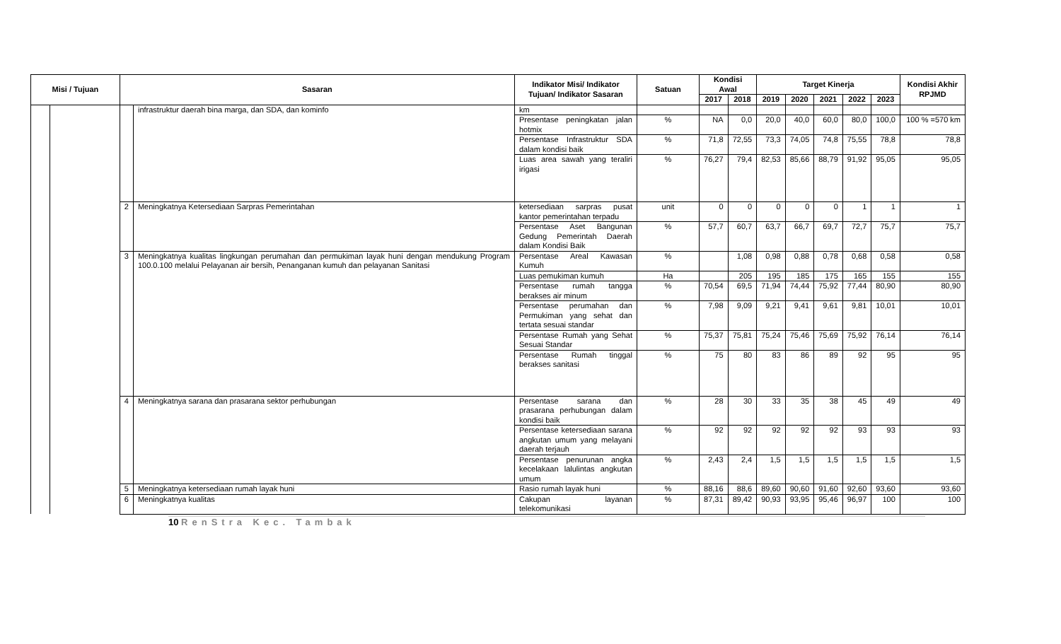| Misi / Tujuan | | Sasaran | | Indikator Misi/ Indikator Tujuan/ Indikator Sasaran | Satuan | Kondisi Awal | | Target Kinerja | | | | | Kondisi Akhir RPJMD |
| --- | --- | --- | --- | --- | --- | --- | --- | --- | --- | --- | --- | --- | --- |
| | | | | | | 2017 | 2018 | 2019 | 2020 | 2021 | 2022 | 2023 | |
| | | | infrastruktur daerah bina marga, dan SDA, dan kominfo | km | | | | | | | | | |
| | | | | Presentase peningkatan jalan hotmix | % | NA | 0,0 | 20,0 | 40,0 | 60,0 | 80,0 | 100,0 | 100 % =570 km |
| | | | | Persentase Infrastruktur SDA dalam kondisi baik | % | 71,8 | 72,55 | 73,3 | 74,05 | 74,8 | 75,55 | 78,8 | 78,8 |
| | | | | Luas area sawah yang teraliri irigasi | % | 76,27 | 79,4 | 82,53 | 85,66 | 88,79 | 91,92 | 95,05 | 95,05 |
| | | 2 | Meningkatnya Ketersediaan Sarpras Pemerintahan | ketersediaan sarpras pusat kantor pemerintahan terpadu | unit | 0 | 0 | 0 | 0 | 0 | 1 | 1 | 1 |
| | | | | Persentase Aset Bangunan Gedung Pemerintah Daerah dalam Kondisi Baik | % | 57,7 | 60,7 | 63,7 | 66,7 | 69,7 | 72,7 | 75,7 | 75,7 |
| | | 3 | Meningkatnya kualitas lingkungan perumahan dan permukiman layak huni dengan mendukung Program 100.0.100 melalui Pelayanan air bersih, Penanganan kumuh dan pelayanan Sanitasi | Persentase Areal Kawasan Kumuh | % | | 1,08 | 0,98 | 0,88 | 0,78 | 0,68 | 0,58 | 0,58 |
| | | | | Luas pemukiman kumuh | Ha | | 205 | 195 | 185 | 175 | 165 | 155 | 155 |
| | | | | Persentase rumah tangga berakses air minum | % | 70,54 | 69,5 | 71,94 | 74,44 | 75,92 | 77,44 | 80,90 | 80,90 |
| | | | | Persentase perumahan dan Permukiman yang sehat dan tertata sesuai standar | % | 7,98 | 9,09 | 9,21 | 9,41 | 9,61 | 9,81 | 10,01 | 10,01 |
| | | | | Persentase Rumah yang Sehat Sesuai Standar | % | 75,37 | 75,81 | 75,24 | 75,46 | 75,69 | 75,92 | 76,14 | 76,14 |
| | | | | Persentase Rumah tinggal berakses sanitasi | % | 75 | 80 | 83 | 86 | 89 | 92 | 95 | 95 |
| | | 4 | Meningkatnya sarana dan prasarana sektor perhubungan | Persentase sarana dan prasarana perhubungan dalam kondisi baik | % | 28 | 30 | 33 | 35 | 38 | 45 | 49 | 49 |
| | | | | Persentase ketersediaan sarana angkutan umum yang melayani daerah terjauh | % | 92 | 92 | 92 | 92 | 92 | 93 | 93 | 93 |
| | | | | Persentase penurunan angka kecelakaan lalulintas angkutan umum | % | 2,43 | 2,4 | 1,5 | 1,5 | 1,5 | 1,5 | 1,5 | 1,5 |
| | | 5 | Meningkatnya ketersediaan rumah layak huni | Rasio rumah layak huni | % | 88,16 | 88,6 | 89,60 | 90,60 | 91,60 | 92,60 | 93,60 | 93,60 |
| | | 6 | Meningkatnya kualitas | Cakupan layanan telekomunikasi | % | 87,31 | 89,42 | 90,93 | 93,95 | 95,46 | 96,97 | 100 | 100 |
10 RenStra Kec. Tambak